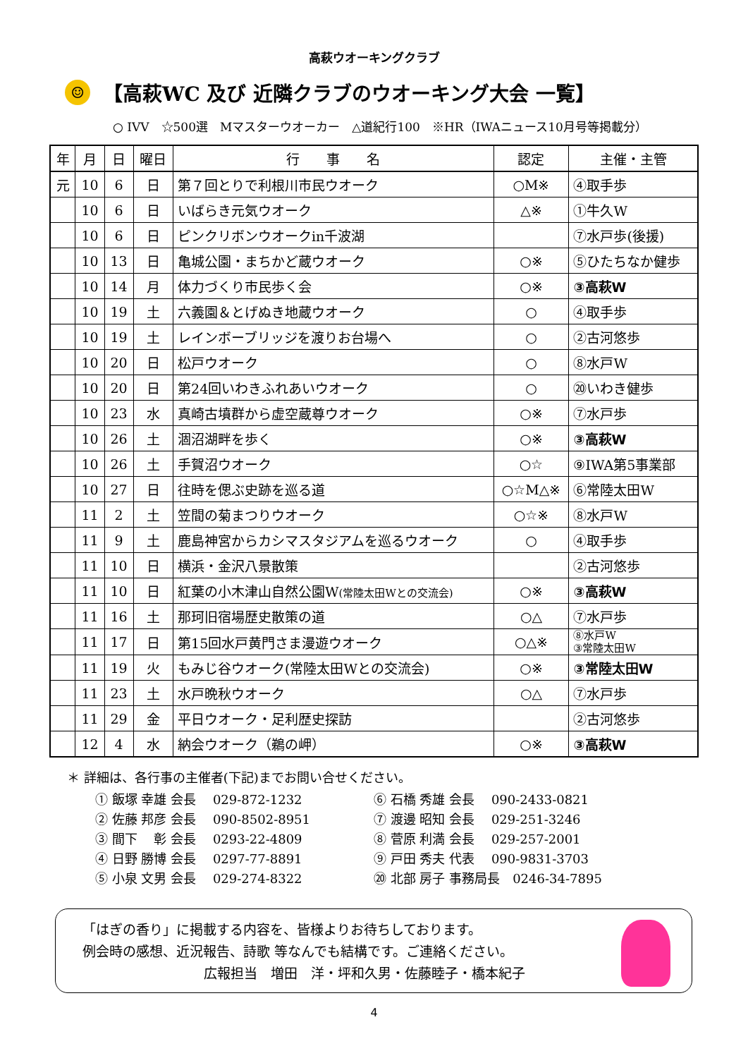高萩ウオーキングクラブ
☺
【高萩WC 及び 近隣クラブのウオーキング大会 一覧】
○ IVV　☆500選　Mマスターウオーカー　△道紀行100　※HR（IWAニュース10月号等掲載分）
| 年 | 月 | 日 | 曜日 | 行 事 名 | 認定 | 主催・主管 |
| --- | --- | --- | --- | --- | --- | --- |
| 元 | 10 | 6 | 日 | 第７回とりで利根川市民ウオーク | ○M※ | ④取手歩 |
| | 10 | 6 | 日 | いばらき元気ウオーク | △※ | ①牛久W |
| | 10 | 6 | 日 | ピンクリボンウオークin千波湖 | | ⑦水戸歩(後援) |
| | 10 | 13 | 日 | 亀城公園・まちかど蔵ウオーク | ○※ | ⑤ひたちなか健歩 |
| | 10 | 14 | 月 | 体力づくり市民歩く会 | ○※ | ③高萩W |
| | 10 | 19 | 土 | 六義園＆とげぬき地蔵ウオーク | ○ | ④取手歩 |
| | 10 | 19 | 土 | レインボーブリッジを渡りお台場へ | ○ | ②古河悠歩 |
| | 10 | 20 | 日 | 松戸ウオーク | ○ | ⑧水戸W |
| | 10 | 20 | 日 | 第24回いわきふれあいウオーク | ○ | ⑳いわき健歩 |
| | 10 | 23 | 水 | 真崎古墳群から虚空蔵尊ウオーク | ○※ | ⑦水戸歩 |
| | 10 | 26 | 土 | 涸沼湖畔を歩く | ○※ | ③高萩W |
| | 10 | 26 | 土 | 手賀沼ウオーク | ○☆ | ⑨IWA第5事業部 |
| | 10 | 27 | 日 | 往時を偲ぶ史跡を巡る道 | ○☆M△※ | ⑥常陸太田W |
| | 11 | 2 | 土 | 笠間の菊まつりウオーク | ○☆※ | ⑧水戸W |
| | 11 | 9 | 土 | 鹿島神宮からカシマスタジアムを巡るウオーク | ○ | ④取手歩 |
| | 11 | 10 | 日 | 横浜・金沢八景散策 | | ②古河悠歩 |
| | 11 | 10 | 日 | 紅葉の小木津山自然公園W (常陸太田Wとの交流会) | ○※ | ③高萩W |
| | 11 | 16 | 土 | 那珂旧宿場歴史散策の道 | ○△ | ⑦水戸歩 |
| | 11 | 17 | 日 | 第15回水戸黄門さま漫遊ウオーク | ○△※ | ⑧水戸W ③常陸太田W |
| | 11 | 19 | 火 | もみじ谷ウオーク(常陸太田Wとの交流会) | ○※ | ③常陸太田W |
| | 11 | 23 | 土 | 水戸晩秋ウオーク | ○△ | ⑦水戸歩 |
| | 11 | 29 | 金 | 平日ウオーク・足利歴史探訪 | | ②古河悠歩 |
| | 12 | 4 | 水 | 納会ウオーク（鵜の岬） | ○※ | ③高萩W |
＊ 詳細は、各行事の主催者(下記)までお問い合せください。
① 飯塚 幸雄 会長　 029-872-1232
⑥ 石橋 秀雄 会長　 090-2433-0821
② 佐藤 邦彦 会長　 090-8502-8951
⑦ 渡邊 昭知 会長　 029-251-3246
③ 間下　 彰 会長　 0293-22-4809
⑧ 菅原 利満 会長　 029-257-2001
④ 日野 勝博 会長　 0297-77-8891
⑨ 戸田 秀夫 代表　 090-9831-3703
⑤ 小泉 文男 会長　 029-274-8322
⑳ 北部 房子 事務局長　0246-34-7895
「はぎの香り」に掲載する内容を、皆様よりお待ちしております。
例会時の感想、近況報告、詩歌 等なんでも結構です。ご連絡ください。
広報担当　増田　洋・坪和久男・佐藤睦子・橋本紀子
4